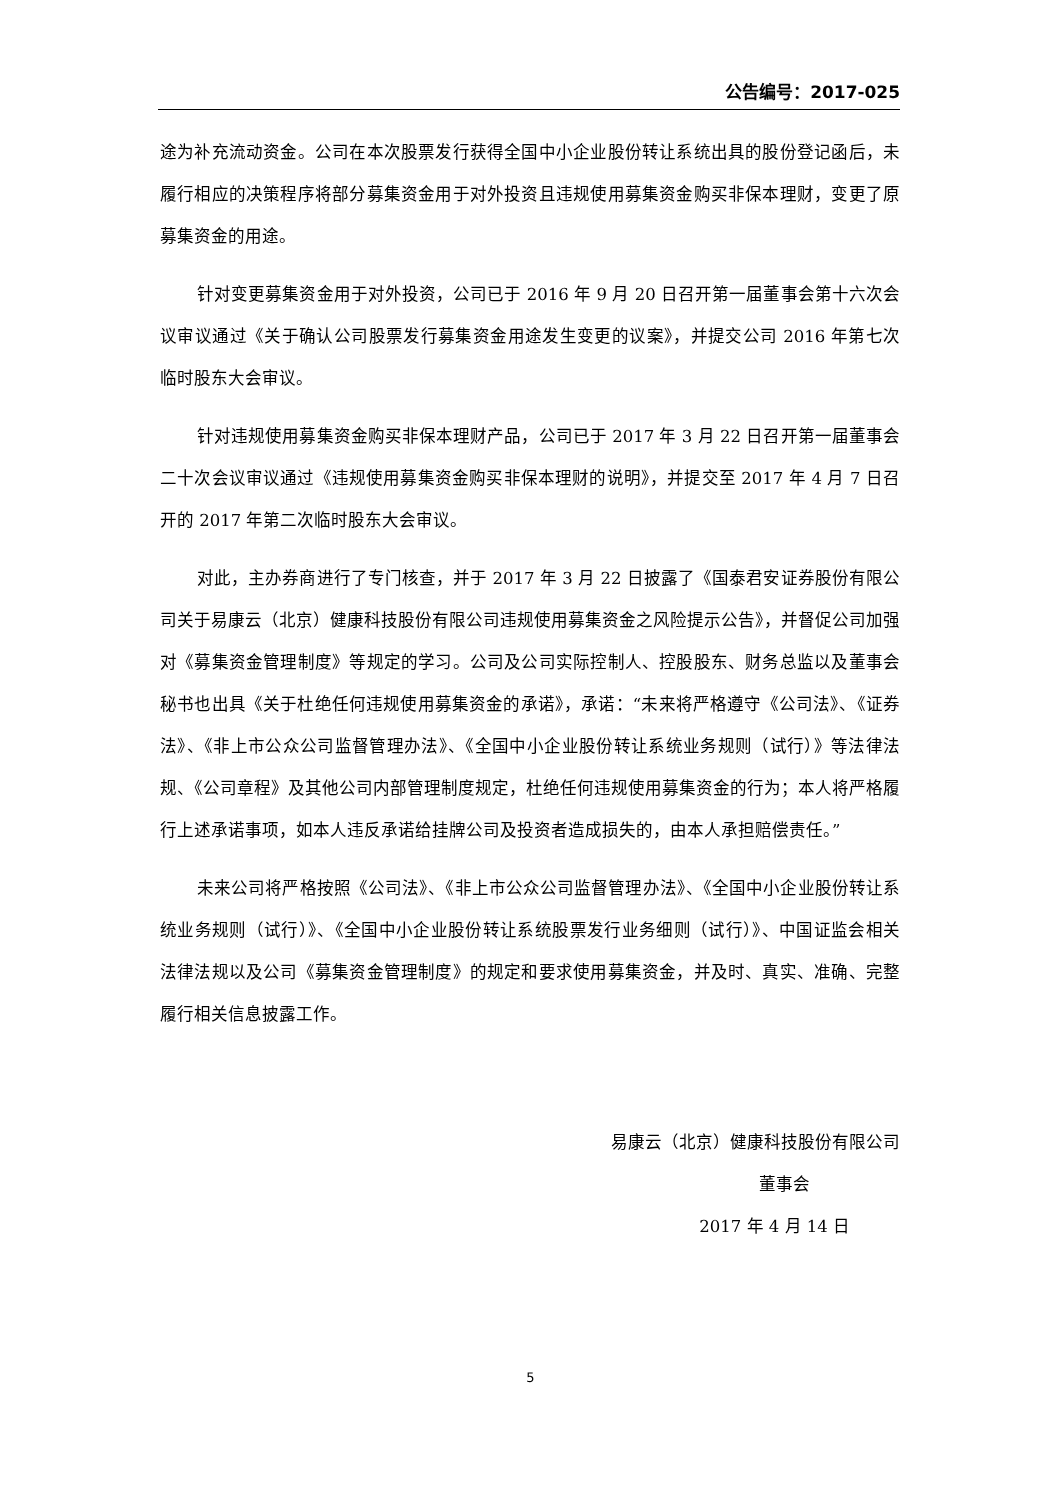公告编号：2017-025
途为补充流动资金。公司在本次股票发行获得全国中小企业股份转让系统出具的股份登记函后，未履行相应的决策程序将部分募集资金用于对外投资且违规使用募集资金购买非保本理财，变更了原募集资金的用途。
针对变更募集资金用于对外投资，公司已于 2016 年 9 月 20 日召开第一届董事会第十六次会议审议通过《关于确认公司股票发行募集资金用途发生变更的议案》，并提交公司 2016 年第七次临时股东大会审议。
针对违规使用募集资金购买非保本理财产品，公司已于 2017 年 3 月 22 日召开第一届董事会二十次会议审议通过《违规使用募集资金购买非保本理财的说明》，并提交至 2017 年 4 月 7 日召开的 2017 年第二次临时股东大会审议。
对此，主办券商进行了专门核查，并于 2017 年 3 月 22 日披露了《国泰君安证券股份有限公司关于易康云（北京）健康科技股份有限公司违规使用募集资金之风险提示公告》，并督促公司加强对《募集资金管理制度》等规定的学习。公司及公司实际控制人、控股股东、财务总监以及董事会秘书也出具《关于杜绝任何违规使用募集资金的承诺》，承诺：“未来将严格遵守《公司法》、《证券法》、《非上市公众公司监督管理办法》、《全国中小企业股份转让系统业务规则（试行）》等法律法规、《公司章程》及其他公司内部管理制度规定，杜绝任何违规使用募集资金的行为；本人将严格履行上述承诺事项，如本人违反承诺给挂牌公司及投资者造成损失的，由本人承担赔偿责任。”
未来公司将严格按照《公司法》、《非上市公众公司监督管理办法》、《全国中小企业股份转让系统业务规则（试行）》、《全国中小企业股份转让系统股票发行业务细则（试行）》、中国证监会相关法律法规以及公司《募集资金管理制度》的规定和要求使用募集资金，并及时、真实、准确、完整履行相关信息披露工作。
易康云（北京）健康科技股份有限公司
董事会
2017 年 4 月 14 日
5